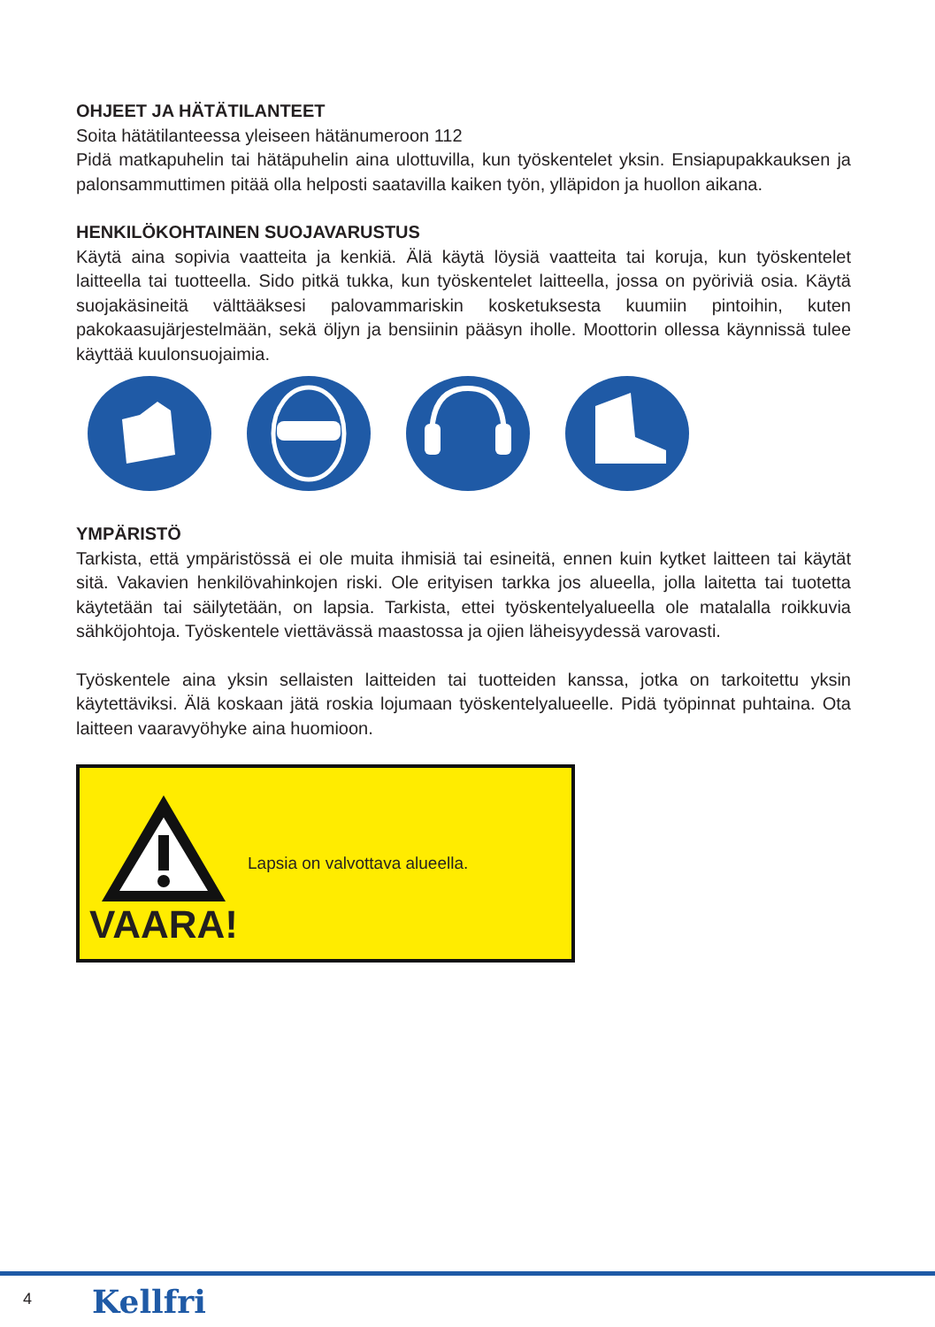OHJEET JA HÄTÄTILANTEET
Soita hätätilanteessa yleiseen hätänumeroon 112
Pidä matkapuhelin tai hätäpuhelin aina ulottuvilla, kun työskentelet yksin. Ensiapupakkauksen ja palonsammuttimen pitää olla helposti saatavilla kaiken työn, ylläpidon ja huollon aikana.
HENKILÖKOHTAINEN SUOJAVARUSTUS
Käytä aina sopivia vaatteita ja kenkiä. Älä käytä löysiä vaatteita tai koruja, kun työskentelet laitteella tai tuotteella. Sido pitkä tukka, kun työskentelet laitteella, jossa on pyöriviä osia. Käytä suojakäsineitä välttääksesi palovammariskin kosketuksesta kuumiin pintoihin, kuten pakokaasujärjestelmään, sekä öljyn ja bensiinin pääsyn iholle. Moottorin ollessa käynnissä tulee käyttää kuulonsuojaimia.
YMPÄRISTÖ
Tarkista, että ympäristössä ei ole muita ihmisiä tai esineitä, ennen kuin kytket laitteen tai käytät sitä. Vakavien henkilövahinkojen riski. Ole erityisen tarkka jos alueella, jolla laitetta tai tuotetta käytetään tai säilytetään, on lapsia. Tarkista, ettei työskentelyalueella ole matalalla roikkuvia sähköjohtoja. Työskentele viettävässä maastossa ja ojien läheisyydessä varovasti.
Työskentele aina yksin sellaisten laitteiden tai tuotteiden kanssa, jotka on tarkoitettu yksin käytettäviksi. Älä koskaan jätä roskia lojumaan työskentelyalueelle. Pidä työpinnat puhtaina. Ota laitteen vaaravyöhyke aina huomioon.
VAARA!
Lapsia on valvottava alueella.
4 Kellfri